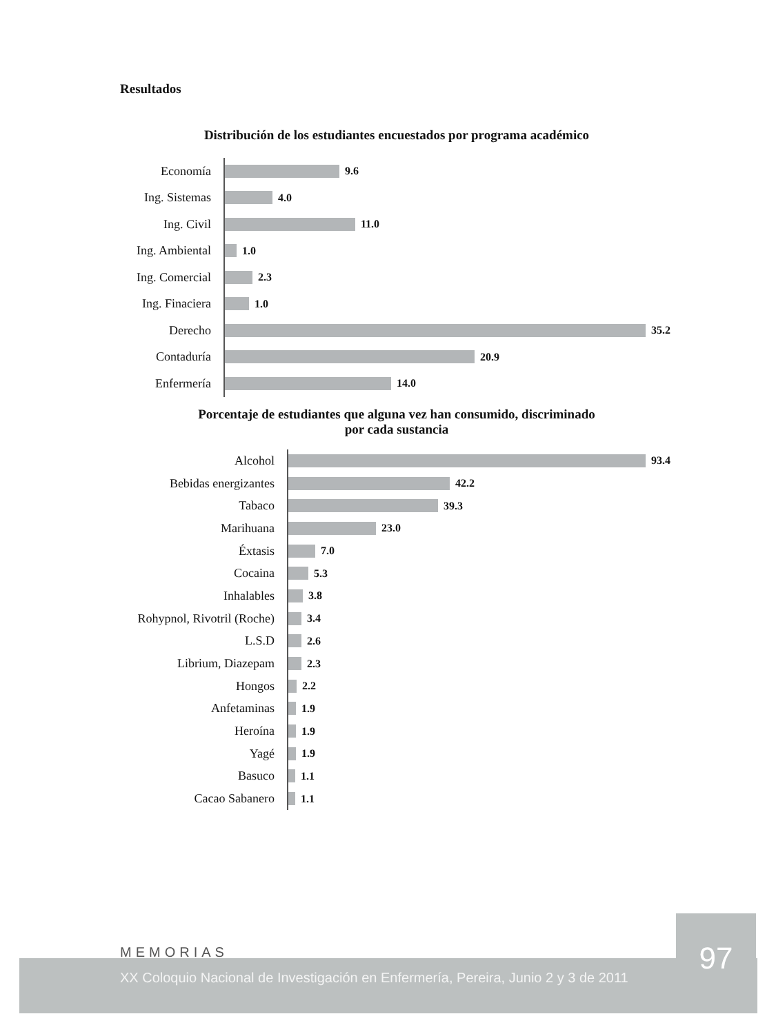Resultados
Distribución de los estudiantes encuestados por programa académico
Economía
9.6
Ing. Sistemas
4.0
Ing. Civil
11.0
Ing. Ambiental
1.0
Ing. Comercial
2.3
Ing. Finaciera
1.0
Derecho
35.2
Contaduría
20.9
Enfermería
14.0
Porcentaje de estudiantes que alguna vez han consumido, discriminado
por cada sustancia
Alcohol
93.4
Bebidas energizantes
42.2
Tabaco
39.3
Marihuana
23.0
Éxtasis
7.0
Cocaina
5.3
Inhalables
3.8
Rohypnol, Rivotril (Roche)
3.4
L.S.D
2.6
Librium, Diazepam
2.3
Hongos
2.2
Anfetaminas
1.9
Heroína
1.9
Yagé
1.9
Basuco
1.1
Cacao Sabanero
1.1
MEMORIAS
XX Coloquio Nacional de Investigación en Enfermería, Pereira, Junio 2 y 3 de 2011
97